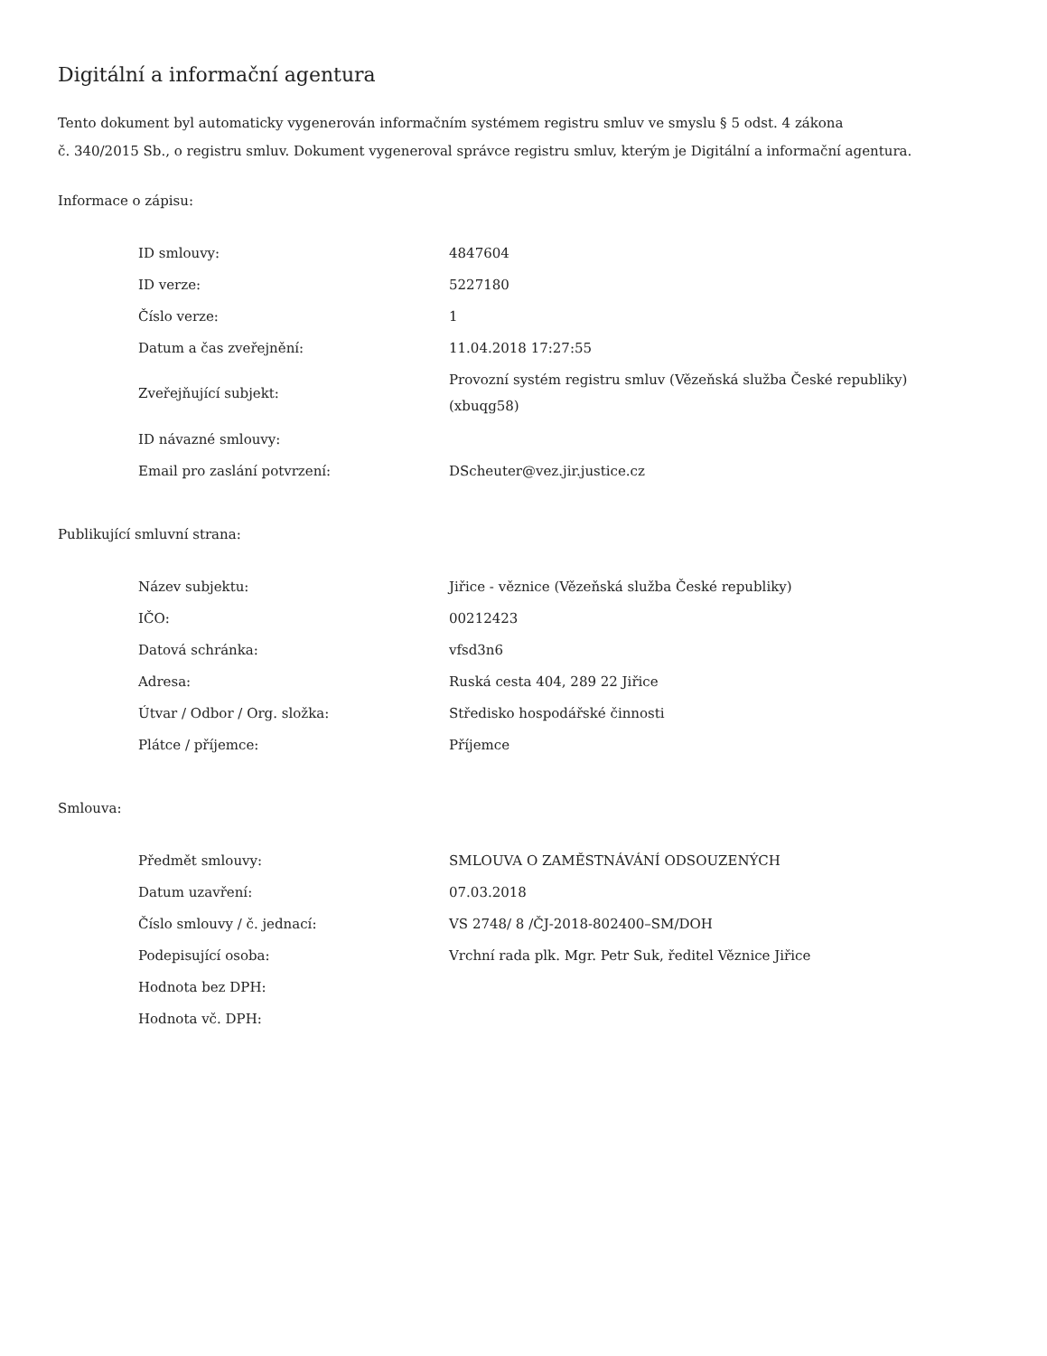Digitální a informační agentura
Tento dokument byl automaticky vygenerován informačním systémem registru smluv ve smyslu § 5 odst. 4 zákona
č. 340/2015 Sb., o registru smluv. Dokument vygeneroval správce registru smluv, kterým je Digitální a informační agentura.
Informace o zápisu:
| ID smlouvy: | 4847604 |
| ID verze: | 5227180 |
| Číslo verze: | 1 |
| Datum a čas zveřejnění: | 11.04.2018 17:27:55 |
| Zveřejňující subjekt: | Provozní systém registru smluv (Vězeňská služba České republiky) (xbuqg58) |
| ID návazné smlouvy: | |
| Email pro zaslání potvrzení: | DScheuter@vez.jir.justice.cz |
Publikující smluvní strana:
| Název subjektu: | Jiřice - věznice (Vězeňská služba České republiky) |
| IČO: | 00212423 |
| Datová schránka: | vfsd3n6 |
| Adresa: | Ruská cesta 404, 289 22 Jiřice |
| Útvar / Odbor / Org. složka: | Středisko hospodářské činnosti |
| Plátce / příjemce: | Příjemce |
Smlouva:
| Předmět smlouvy: | SMLOUVA O ZAMĚSTNÁVÁNÍ ODSOUZENÝCH |
| Datum uzavření: | 07.03.2018 |
| Číslo smlouvy / č. jednací: | VS 2748/ 8 /ČJ-2018-802400–SM/DOH |
| Podepisující osoba: | Vrchní rada plk. Mgr. Petr Suk, ředitel Věznice Jiřice |
| Hodnota bez DPH: | |
| Hodnota vč. DPH: | |